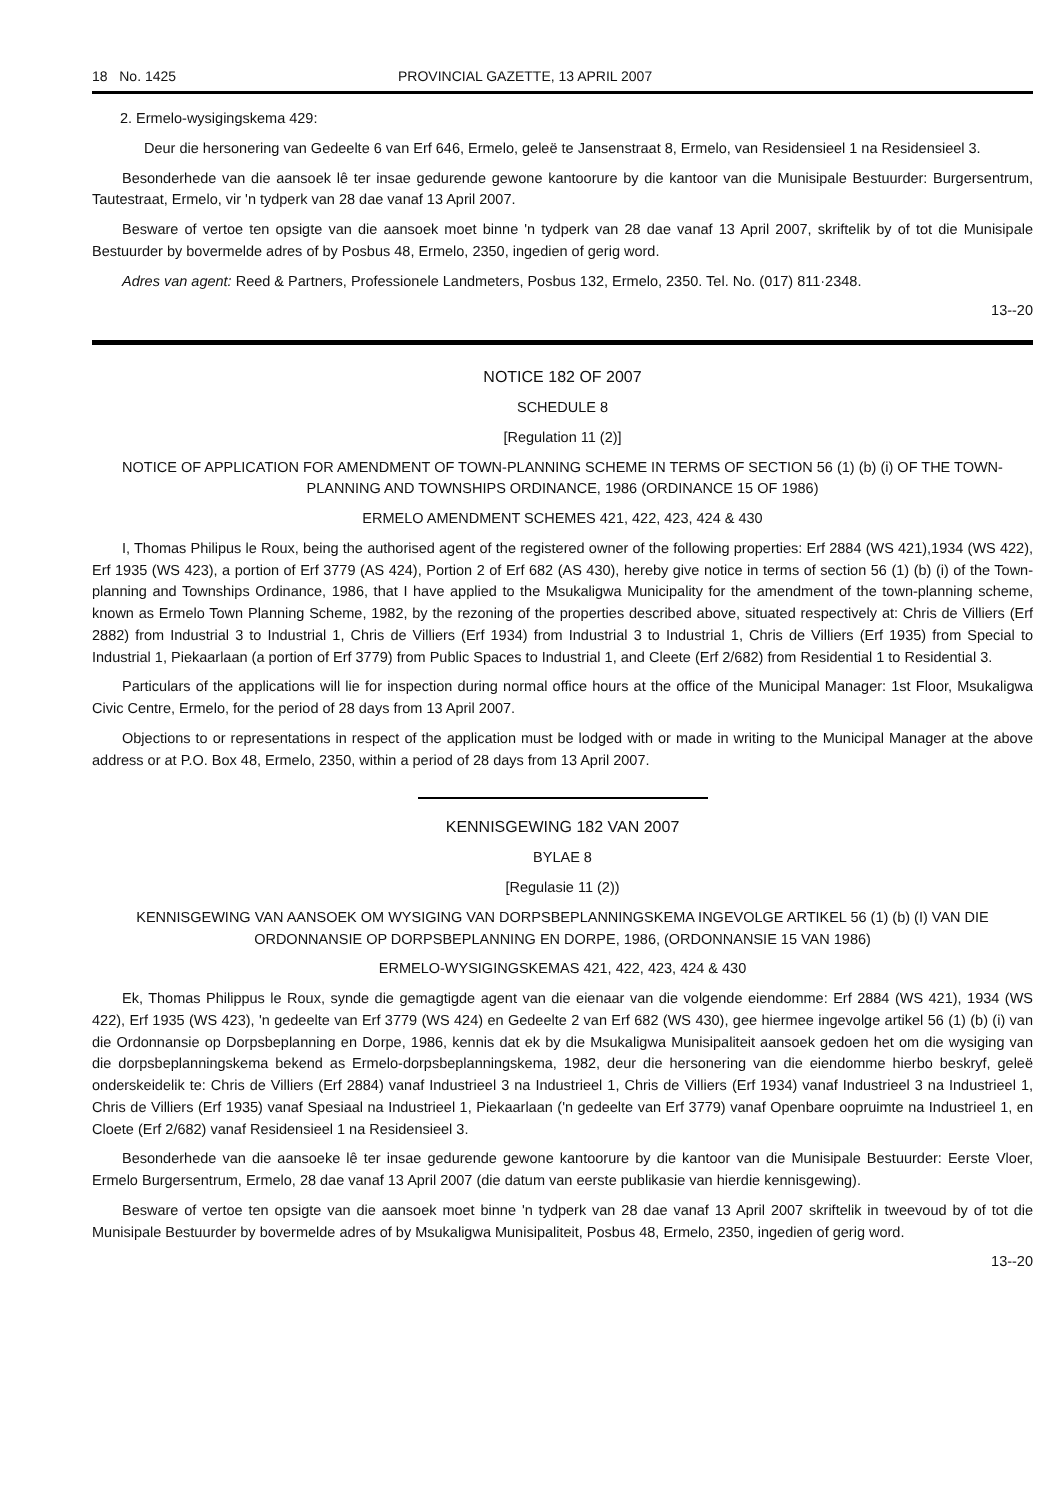18 No. 1425 PROVINCIAL GAZETTE, 13 APRIL 2007
2. Ermelo-wysigingskema 429:
Deur die hersonering van Gedeelte 6 van Erf 646, Ermelo, geleë te Jansenstraat 8, Ermelo, van Residensieel 1 na Residensieel 3.
Besonderhede van die aansoek lê ter insae gedurende gewone kantoorure by die kantoor van die Munisipale Bestuurder: Burgersentrum, Tautestraat, Ermelo, vir 'n tydperk van 28 dae vanaf 13 April 2007.
Besware of vertoe ten opsigte van die aansoek moet binne 'n tydperk van 28 dae vanaf 13 April 2007, skriftelik by of tot die Munisipale Bestuurder by bovermelde adres of by Posbus 48, Ermelo, 2350, ingedien of gerig word.
Adres van agent: Reed & Partners, Professionele Landmeters, Posbus 132, Ermelo, 2350. Tel. No. (017) 811·2348.
13--20
NOTICE 182 OF 2007
SCHEDULE 8
[Regulation 11 (2)]
NOTICE OF APPLICATION FOR AMENDMENT OF TOWN-PLANNING SCHEME IN TERMS OF SECTION 56 (1) (b) (i) OF THE TOWN-PLANNING AND TOWNSHIPS ORDINANCE, 1986 (ORDINANCE 15 OF 1986)
ERMELO AMENDMENT SCHEMES 421, 422, 423, 424 & 430
I, Thomas Philipus le Roux, being the authorised agent of the registered owner of the following properties: Erf 2884 (WS 421),1934 (WS 422), Erf 1935 (WS 423), a portion of Erf 3779 (AS 424), Portion 2 of Erf 682 (AS 430), hereby give notice in terms of section 56 (1) (b) (i) of the Town-planning and Townships Ordinance, 1986, that I have applied to the Msukaligwa Municipality for the amendment of the town-planning scheme, known as Ermelo Town Planning Scheme, 1982, by the rezoning of the properties described above, situated respectively at: Chris de Villiers (Erf 2882) from Industrial 3 to Industrial 1, Chris de Villiers (Erf 1934) from Industrial 3 to Industrial 1, Chris de Villiers (Erf 1935) from Special to Industrial 1, Piekaarlaan (a portion of Erf 3779) from Public Spaces to Industrial 1, and Cleete (Erf 2/682) from Residential 1 to Residential 3.
Particulars of the applications will lie for inspection during normal office hours at the office of the Municipal Manager: 1st Floor, Msukaligwa Civic Centre, Ermelo, for the period of 28 days from 13 April 2007.
Objections to or representations in respect of the application must be lodged with or made in writing to the Municipal Manager at the above address or at P.O. Box 48, Ermelo, 2350, within a period of 28 days from 13 April 2007.
KENNISGEWING 182 VAN 2007
BYLAE 8
[Regulasie 11 (2))
KENNISGEWING VAN AANSOEK OM WYSIGING VAN DORPSBEPLANNINGSKEMA INGEVOLGE ARTIKEL 56 (1) (b) (I) VAN DIE ORDONNANSIE OP DORPSBEPLANNING EN DORPE, 1986, (ORDONNANSIE 15 VAN 1986)
ERMELO-WYSIGINGSKEMAS 421, 422, 423, 424 & 430
Ek, Thomas Philippus le Roux, synde die gemagtigde agent van die eienaar van die volgende eiendomme: Erf 2884 (WS 421), 1934 (WS 422), Erf 1935 (WS 423), 'n gedeelte van Erf 3779 (WS 424) en Gedeelte 2 van Erf 682 (WS 430), gee hiermee ingevolge artikel 56 (1) (b) (i) van die Ordonnansie op Dorpsbeplanning en Dorpe, 1986, kennis dat ek by die Msukaligwa Munisipaliteit aansoek gedoen het om die wysiging van die dorpsbeplanningskema bekend as Ermelo-dorpsbeplanningskema, 1982, deur die hersonering van die eiendomme hierbo beskryf, geleë onderskeidelik te: Chris de Villiers (Erf 2884) vanaf Industrieel 3 na Industrieel 1, Chris de Villiers (Erf 1934) vanaf Industrieel 3 na Industrieel 1, Chris de Villiers (Erf 1935) vanaf Spesiaal na Industrieel 1, Piekaarlaan ('n gedeelte van Erf 3779) vanaf Openbare oopruimte na Industrieel 1, en Cloete (Erf 2/682) vanaf Residensieel 1 na Residensieel 3.
Besonderhede van die aansoeke lê ter insae gedurende gewone kantoorure by die kantoor van die Munisipale Bestuurder: Eerste Vloer, Ermelo Burgersentrum, Ermelo, 28 dae vanaf 13 April 2007 (die datum van eerste publikasie van hierdie kennisgewing).
Besware of vertoe ten opsigte van die aansoek moet binne 'n tydperk van 28 dae vanaf 13 April 2007 skriftelik in tweevoud by of tot die Munisipale Bestuurder by bovermelde adres of by Msukaligwa Munisipaliteit, Posbus 48, Ermelo, 2350, ingedien of gerig word.
13--20